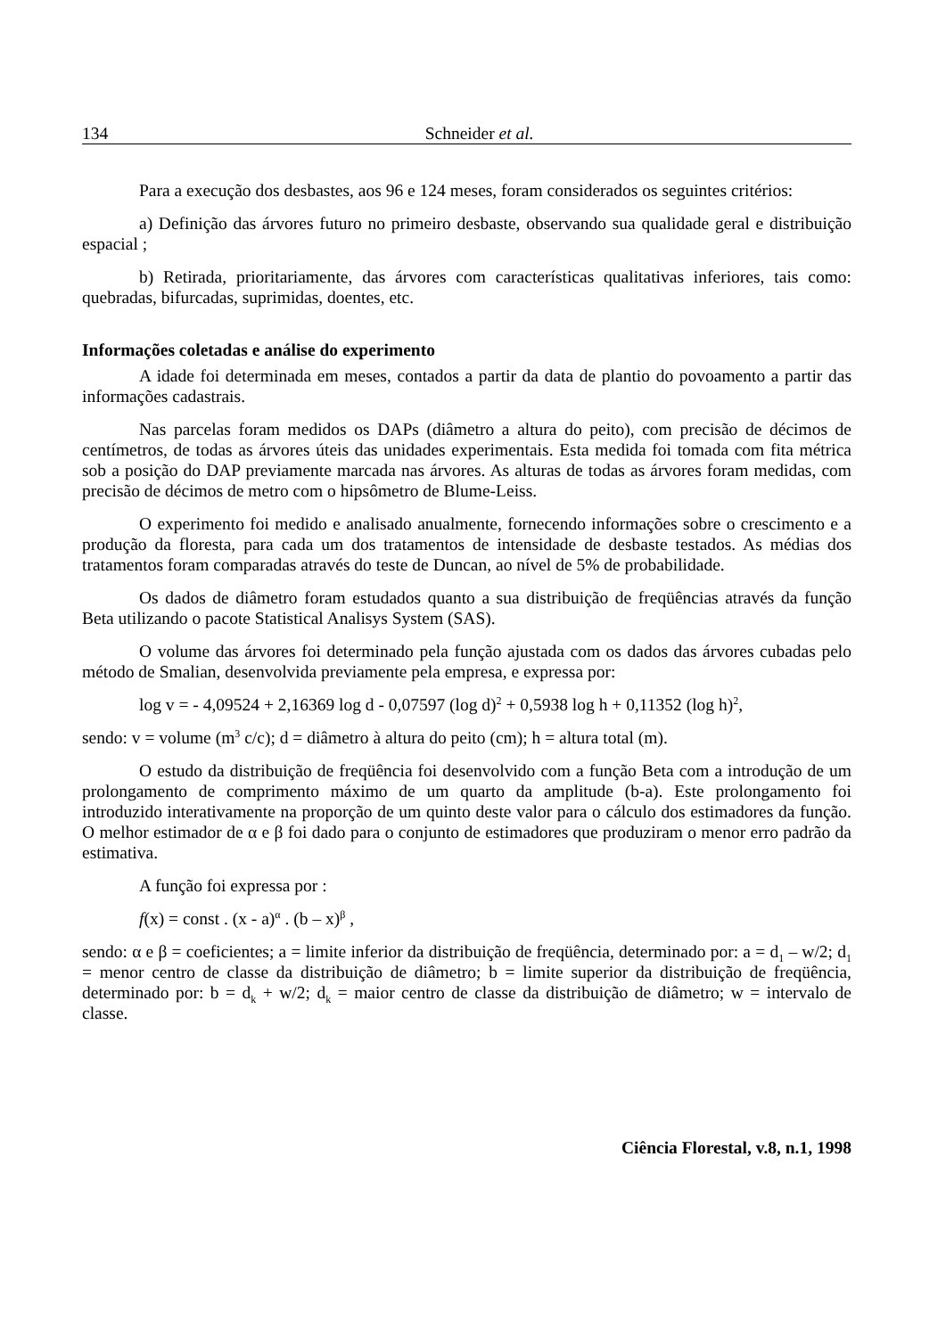134 Schneider et al.
Para a execução dos desbastes, aos 96 e 124 meses, foram considerados os seguintes critérios:
a) Definição das árvores futuro no primeiro desbaste, observando sua qualidade geral e distribuição espacial ;
b) Retirada, prioritariamente, das árvores com características qualitativas inferiores, tais como: quebradas, bifurcadas, suprimidas, doentes, etc.
Informações coletadas e análise do experimento
A idade foi determinada em meses, contados a partir da data de plantio do povoamento a partir das informações cadastrais.
Nas parcelas foram medidos os DAPs (diâmetro a altura do peito), com precisão de décimos de centímetros, de todas as árvores úteis das unidades experimentais. Esta medida foi tomada com fita métrica sob a posição do DAP previamente marcada nas árvores. As alturas de todas as árvores foram medidas, com precisão de décimos de metro com o hipsômetro de Blume-Leiss.
O experimento foi medido e analisado anualmente, fornecendo informações sobre o crescimento e a produção da floresta, para cada um dos tratamentos de intensidade de desbaste testados. As médias dos tratamentos foram comparadas através do teste de Duncan, ao nível de 5% de probabilidade.
Os dados de diâmetro foram estudados quanto a sua distribuição de freqüências através da função Beta utilizando o pacote Statistical Analisys System (SAS).
O volume das árvores foi determinado pela função ajustada com os dados das árvores cubadas pelo método de Smalian, desenvolvida previamente pela empresa, e expressa por:
log v = - 4,09524 + 2,16369 log d - 0,07597 (log d)<sup>2</sup> + 0,5938 log h + 0,11352 (log h)<sup>2</sup>,
sendo: v = volume (m<sup>3</sup> c/c); d = diâmetro à altura do peito (cm); h = altura total (m).
O estudo da distribuição de freqüência foi desenvolvido com a função Beta com a introdução de um prolongamento de comprimento máximo de um quarto da amplitude (b-a). Este prolongamento foi introduzido interativamente na proporção de um quinto deste valor para o cálculo dos estimadores da função. O melhor estimador de α e β foi dado para o conjunto de estimadores que produziram o menor erro padrão da estimativa.
A função foi expressa por :
f(x) = const . (x - a)<sup>α</sup> . (b – x)<sup>β</sup> ,
sendo: α e β = coeficientes; a = limite inferior da distribuição de freqüência, determinado por: a = d<sub>1</sub> – w/2; d<sub>1</sub> = menor centro de classe da distribuição de diâmetro; b = limite superior da distribuição de freqüência, determinado por: b = d<sub>k</sub> + w/2; d<sub>k</sub> = maior centro de classe da distribuição de diâmetro; w = intervalo de classe.
Ciência Florestal, v.8, n.1, 1998